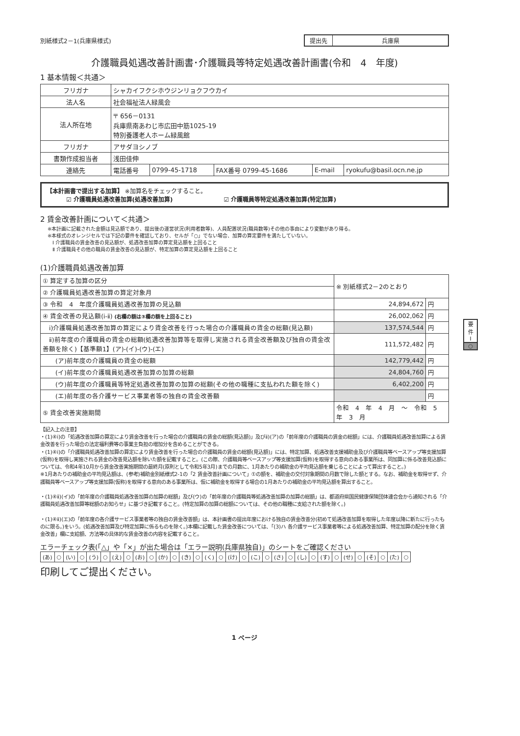別紙様式2－1(兵庫県様式) 提出先 兵庫県
介護職員処遇改善計画書･介護職員等特定処遇改善計画書(令和　4　年度)
1 基本情報＜共通＞
| フリガナ | シャカイフクシホウジンリョクフウカイ | | | | |
| 法人名 | 社会福祉法人緑風会 | | | | |
| 法人所在地 | 〒 656－0131 兵庫県南あわじ市広田中筋1025-19 特別養護老人ホーム緑風館 | | | | |
| フリガナ | アサダヨシノブ | | | | |
| 書類作成担当者 | 浅田佳伸 | | | | |
| 連絡先 | 電話番号 | 0799-45-1718 | FAX番号 0799-45-1686 | E-mail | ryokufu@basil.ocn.ne.jp |
【本計画書で提出する加算】 ※加算名をチェックすること。
☑ 介護職員処遇改善加算(処遇改善加算) ☑ 介護職員等特定処遇改善加算(特定加算)
2 賃金改善計画について＜共通＞
※本計画に記載された金額は見込額であり、提出後の運営状況(利用者数等)、人員配置状況(職員数等)その他の事由により変動があり得る。
※本様式のオレンジセルでは下記の要件を確認しており、セルが「○」でない場合、加算の算定要件を満たしていない。
　Ⅰ 介護職員の賃金改善の見込額が、処遇改善加算の算定見込額を上回ること
　Ⅱ 介護職員その他の職員の賃金改善の見込額が、特定加算の算定見込額を上回ること
(1)介護職員処遇改善加算
| ① 算定する加算の区分 | ※ 別紙様式2－2のとおり | |
| ② 介護職員処遇改善加算の算定対象月 | | |
| ③ 令和 4 年度介護職員処遇改善加算の見込額 | 24,894,672 | 円 |
| ④ 賃金改善の見込額(ⅰ-ⅱ) (右欄の額は③欄の額を上回ること) | 26,002,062 | 円 |
| ⅰ)介護職員処遇改善加算の算定により賃金改善を行った場合の介護職員の賃金の総額(見込額) | 137,574,544 | 円 |
| ⅱ)前年度の介護職員の賃金の総額(処遇改善加算等を取得し実施される賃金改善額及び独自の賃金改善額を除く)【基準額1】(ア)-(イ)-(ウ)-(エ) | 111,572,482 | 円 |
| (ア)前年度の介護職員の賃金の総額 | 142,779,442 | 円 |
| (イ)前年度の介護職員処遇改善加算の加算の総額 | 24,804,760 | 円 |
| (ウ)前年度の介護職員等特定処遇改善加算の加算の総額(その他の職種に支払われた額を除く) | 6,402,200 | 円 |
| (エ)前年度の各介護サービス事業者等の独自の賃金改善額 | | 円 |
| ⑤ 賃金改善実施期間 | 令和 4 年 4 月 ～ 令和 5 年 3 月 | |
要
件
Ⅰ
○
【記入上の注意】
・(1)④ⅰ)の「処遇改善加算の算定により賃金改善を行った場合の介護職員の賃金の総額(見込額)」及びⅱ)(ア)の「前年度の介護職員の賃金の総額」には、介護職員処遇改善加算による賃金改善を行った場合の法定福利費等の事業主負担の増加分を含めることができる。
・(1)④ⅰ)の「介護職員処遇改善加算の算定により賃金改善を行った場合の介護職員の賃金の総額(見込額)」には、特定加算、処遇改善支援補助金及び介護職員等ベースアップ等支援加算(仮称)を取得し実施される賃金の改善見込額を除いた額を記載すること。(この際、介護職員等ベースアップ等支援加算(仮称)を取得する意向のある事業所は、同加算に係る改善見込額については、令和4年10月から賃金改善実施期間の最終月(原則として令和5年3月)までの月数に、1月あたりの補助金の平均見込額を乗じることによって算出すること。)
※1月あたりの補助金の平均見込額は、(参考)補助金別紙様式2-1の「2 賃金改善計画について」①の額を、補助金の交付対象期間の月数で除した額とする。なお、補助金を取得せず、介護職員等ベースアップ等支援加算(仮称)を取得する意向のある事業所は、仮に補助金を取得する場合の1月あたりの補助金の平均見込額を算出すること。
・(1)④ⅱ)(イ)の「前年度の介護職員処遇改善加算の加算の総額」及び(ウ)の「前年度の介護職員等処遇改善加算の加算の総額」は、都道府県国民健康保険団体連合会から通知される「介護職員処遇改善加算等総額のお知らせ」に基づき記載すること。(特定加算の加算の総額については、その他の職種に支給された額を除く。)
・(1)④ⅱ)(エ)の「前年度の各介護サービス事業者等の独自の賃金改善額」は、本計画書の提出年度における独自の賃金改善分(初めて処遇改善加算を取得した年度以降に新たに行ったものに限る。)をいう。(処遇改善加算及び特定加算に係るものを除く。)本欄に記載した賃金改善については、「(3)ハ 各介護サービス事業者等による処遇改善加算、特定加算の配分を除く賃金改善」欄に支給額、方法等の具体的な賃金改善の内容を記載すること。
エラーチェック表(「△」や「×」が出た場合は「エラー説明(兵庫県独自)」のシートをご確認ください
| (あ) | ○ | (い) | ○ | (う) | ○ | (え) | ○ | (お) | ○ | (か) | ○ | (き) | ○ | (く) | ○ | (け) | ○ | (こ) | ○ | (さ) | ○ | (し) | ○ | (す) | ○ | (せ) | ○ | (そ) | ○ | (た) | ○ |
印刷してご提出ください。
1 ページ